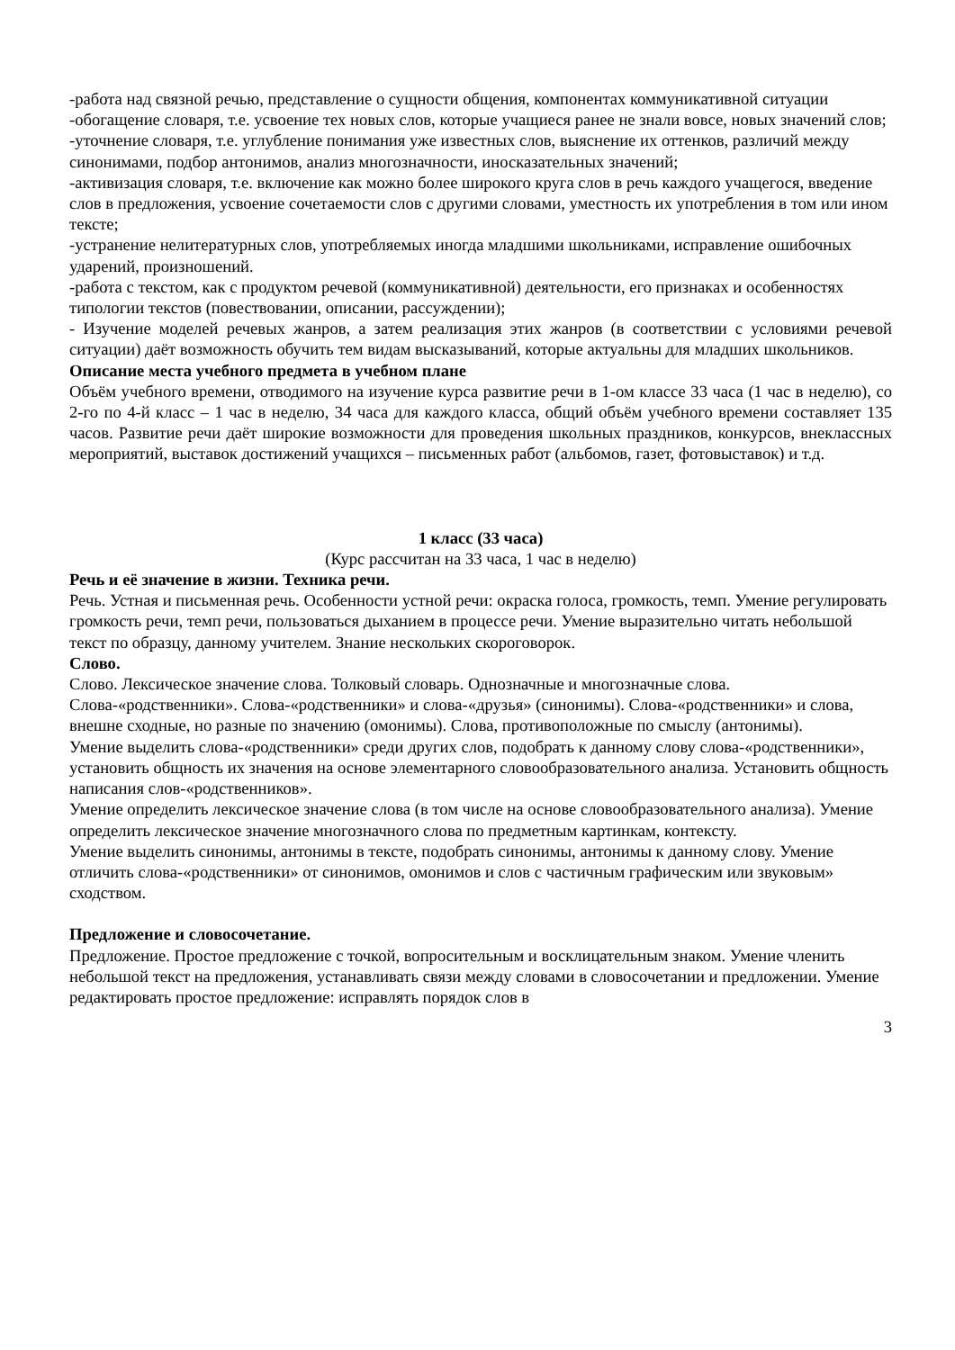-работа над связной речью, представление о сущности общения, компонентах коммуникативной ситуации
-обогащение словаря, т.е. усвоение тех новых слов, которые учащиеся ранее не знали вовсе, новых значений слов;
-уточнение словаря, т.е. углубление понимания уже известных слов, выяснение их оттенков, различий между синонимами, подбор антонимов, анализ многозначности, иносказательных значений;
-активизация словаря, т.е. включение как можно более широкого круга слов в речь каждого учащегося, введение слов в предложения, усвоение сочетаемости слов с другими словами, уместность их употребления в том или ином тексте;
-устранение нелитературных слов, употребляемых иногда младшими школьниками, исправление ошибочных ударений, произношений.
-работа с текстом, как с продуктом речевой (коммуникативной) деятельности, его признаках и особенностях типологии текстов (повествовании, описании, рассуждении);
- Изучение моделей речевых жанров, а затем реализация этих жанров (в соответствии с условиями речевой ситуации) даёт возможность обучить тем видам высказываний, которые актуальны для младших школьников.
Описание места учебного предмета в учебном плане
Объём учебного времени, отводимого на изучение курса развитие речи в 1-ом классе 33 часа (1 час в неделю), со 2-го по 4-й класс – 1 час в неделю, 34 часа для каждого класса, общий объём учебного времени составляет 135 часов. Развитие речи даёт широкие возможности для проведения школьных праздников, конкурсов, внеклассных мероприятий, выставок достижений учащихся – письменных работ (альбомов, газет, фотовыставок) и т.д.
1 класс (33 часа)
(Курс рассчитан на 33 часа, 1 час в неделю)
Речь и её значение в жизни. Техника речи.
Речь. Устная и письменная речь. Особенности устной речи: окраска голоса, громкость, темп. Умение регулировать громкость речи, темп речи, пользоваться дыханием в процессе речи. Умение выразительно читать небольшой текст по образцу, данному учителем. Знание нескольких скороговорок.
Слово.
Слово. Лексическое значение слова. Толковый словарь. Однозначные и многозначные слова. Слова-«родственники». Слова-«родственники» и слова-«друзья» (синонимы). Слова-«родственники» и слова, внешне сходные, но разные по значению (омонимы). Слова, противоположные по смыслу (антонимы).
Умение выделить слова-«родственники» среди других слов, подобрать к данному слову слова-«родственники», установить общность их значения на основе элементарного словообразовательного анализа. Установить общность написания слов-«родственников».
Умение определить лексическое значение слова (в том числе на основе словообразовательного анализа). Умение определить лексическое значение многозначного слова по предметным картинкам, контексту.
Умение выделить синонимы, антонимы в тексте, подобрать синонимы, антонимы к данному слову. Умение отличить слова-«родственники» от синонимов, омонимов и слов с частичным графическим или звуковым» сходством.
Предложение и словосочетание.
Предложение. Простое предложение с точкой, вопросительным и восклицательным знаком. Умение членить небольшой текст на предложения, устанавливать связи между словами в словосочетании и предложении. Умение редактировать простое предложение: исправлять порядок слов в
3